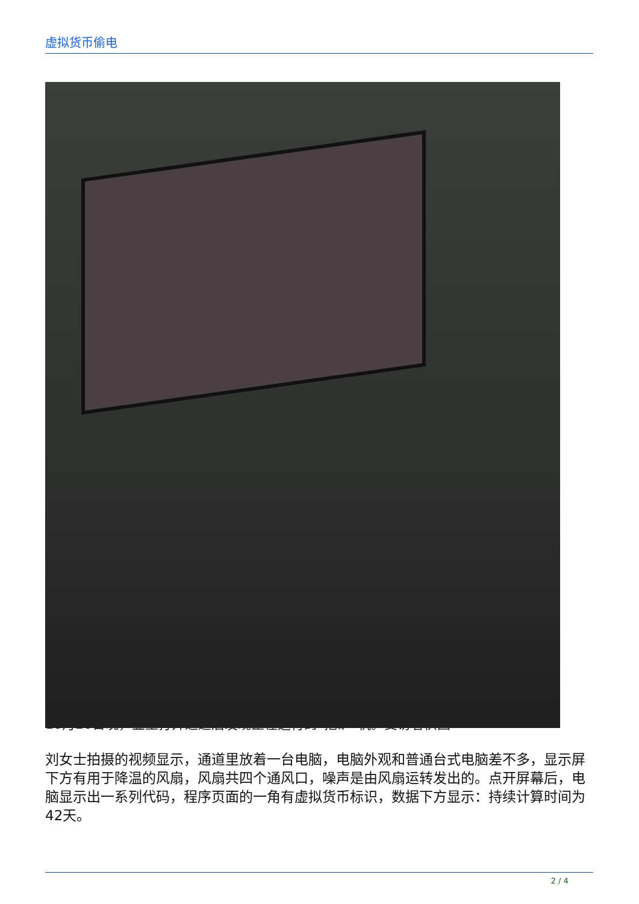虚拟货币偷电
10月20日晚，业主打开通道后发现正在运行的“挖矿”机。受访者供图
刘女士拍摄的视频显示，通道里放着一台电脑，电脑外观和普通台式电脑差不多，显示屏下方有用于降温的风扇，风扇共四个通风口，噪声是由风扇运转发出的。点开屏幕后，电脑显示出一系列代码，程序页面的一角有虚拟货币标识，数据下方显示：持续计算时间为42天。
2 / 4